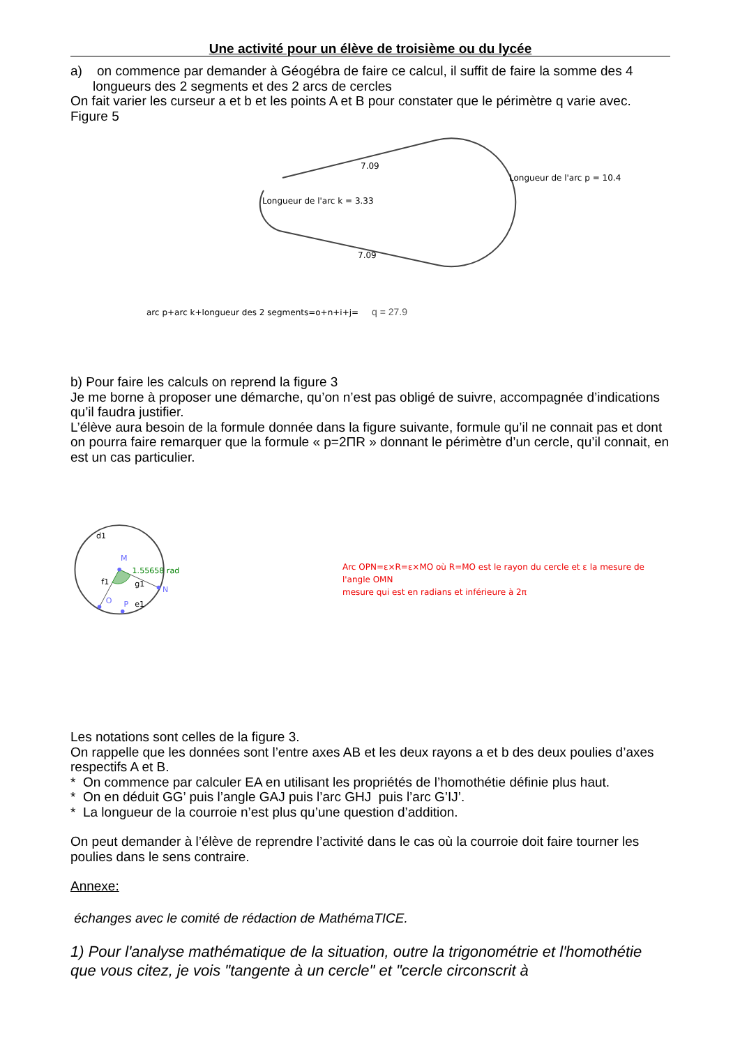Une activité pour un élève de troisième ou du lycée
a) on commence par demander à Géogébra de faire ce calcul, il suffit de faire la somme des 4 longueurs des 2 segments et des 2 arcs de cercles
On fait varier les curseur a et b et les points A et B pour constater que le périmètre q varie avec.
Figure 5
7.09
Longueur de l'arc p = 10.4
Longueur de l'arc k = 3.33
7.09
arc p+arc k+longueur des 2 segments=o+n+i+j=
q = 27.9
b) Pour faire les calculs on reprend la figure 3
Je me borne à proposer une démarche, qu’on n’est pas obligé de suivre, accompagnée d’indications qu’il faudra justifier.
L’élève aura besoin de la formule donnée dans la figure suivante, formule qu’il ne connait pas et dont on pourra faire remarquer que la formule « p=2ΠR » donnant le périmètre d’un cercle, qu’il connait, en est un cas particulier.
d1
M
1.55658 rad
f1
g1
N
O
P
e1
Arc OPN=ε×R=ε×MO où R=MO est le rayon du cercle et ε la mesure de l'angle OMN
mesure qui est en radians et inférieure à 2π
Les notations sont celles de la figure 3.
On rappelle que les données sont l’entre axes AB et les deux rayons a et b des deux poulies d’axes respectifs A et B.
* On commence par calculer EA en utilisant les propriétés de l’homothétie définie plus haut.
* On en déduit GG’ puis l’angle GAJ puis l’arc GHJ puis l’arc G’IJ’.
* La longueur de la courroie n’est plus qu’une question d’addition.
On peut demander à l’élève de reprendre l’activité dans le cas où la courroie doit faire tourner les poulies dans le sens contraire.
Annexe:
échanges avec le comité de rédaction de MathémaTICE.
1) Pour l'analyse mathématique de la situation, outre la trigonométrie et l'homothétie que vous citez, je vois "tangente à un cercle" et "cercle circonscrit à